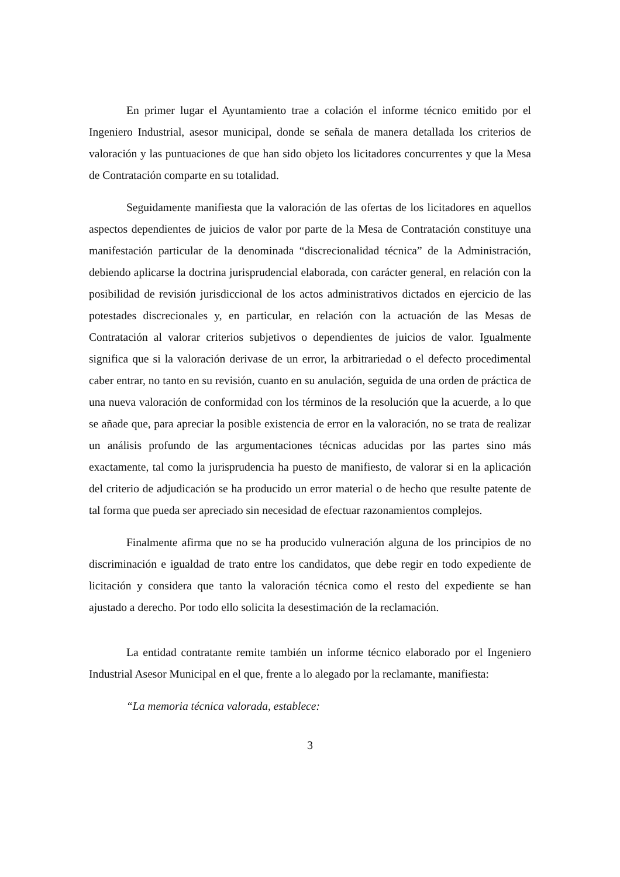En primer lugar el Ayuntamiento trae a colación el informe técnico emitido por el Ingeniero Industrial, asesor municipal, donde se señala de manera detallada los criterios de valoración y las puntuaciones de que han sido objeto los licitadores concurrentes y que la Mesa de Contratación comparte en su totalidad.
Seguidamente manifiesta que la valoración de las ofertas de los licitadores en aquellos aspectos dependientes de juicios de valor por parte de la Mesa de Contratación constituye una manifestación particular de la denominada “discrecionalidad técnica” de la Administración, debiendo aplicarse la doctrina jurisprudencial elaborada, con carácter general, en relación con la posibilidad de revisión jurisdiccional de los actos administrativos dictados en ejercicio de las potestades discrecionales y, en particular, en relación con la actuación de las Mesas de Contratación al valorar criterios subjetivos o dependientes de juicios de valor. Igualmente significa que si la valoración derivase de un error, la arbitrariedad o el defecto procedimental caber entrar, no tanto en su revisión, cuanto en su anulación, seguida de una orden de práctica de una nueva valoración de conformidad con los términos de la resolución que la acuerde, a lo que se añade que, para apreciar la posible existencia de error en la valoración, no se trata de realizar un análisis profundo de las argumentaciones técnicas aducidas por las partes sino más exactamente, tal como la jurisprudencia ha puesto de manifiesto, de valorar si en la aplicación del criterio de adjudicación se ha producido un error material o de hecho que resulte patente de tal forma que pueda ser apreciado sin necesidad de efectuar razonamientos complejos.
Finalmente afirma que no se ha producido vulneración alguna de los principios de no discriminación e igualdad de trato entre los candidatos, que debe regir en todo expediente de licitación y considera que tanto la valoración técnica como el resto del expediente se han ajustado a derecho. Por todo ello solicita la desestimación de la reclamación.
La entidad contratante remite también un informe técnico elaborado por el Ingeniero Industrial Asesor Municipal en el que, frente a lo alegado por la reclamante, manifiesta:
“La memoria técnica valorada, establece:
3